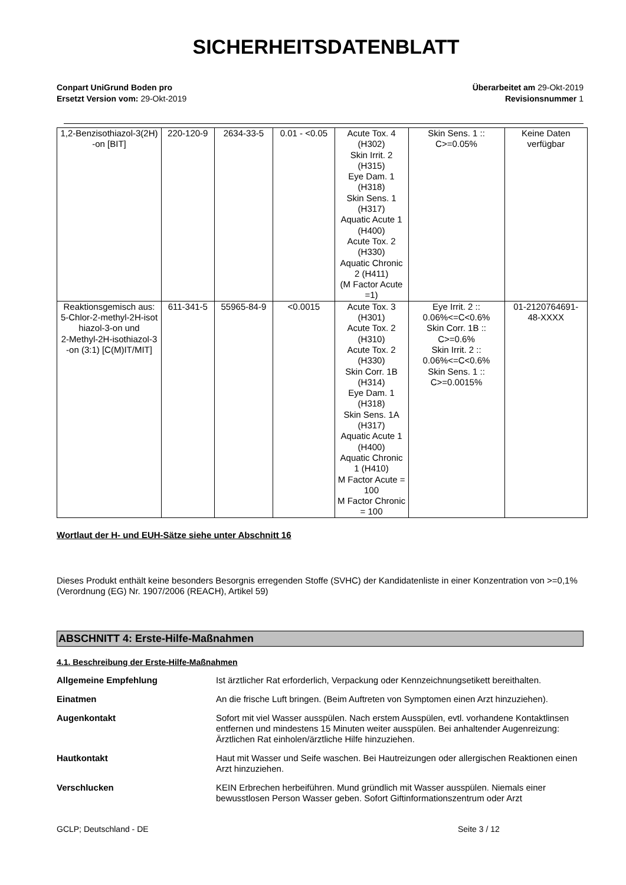SICHERHEITSDATENBLATT
Conpart UniGrund Boden pro
Ersetzt Version vom: 29-Okt-2019
Überarbeitet am 29-Okt-2019
Revisionsnummer 1
| 1,2-Benzisothiazol-3(2H) -on [BIT] | 220-120-9 | 2634-33-5 | 0.01 - <0.05 | Acute Tox. 4 (H302) Skin Irrit. 2 (H315) Eye Dam. 1 (H318) Skin Sens. 1 (H317) Aquatic Acute 1 (H400) Acute Tox. 2 (H330) Aquatic Chronic 2 (H411) (M Factor Acute =1) | Skin Sens. 1 :: C>=0.05% | Keine Daten verfügbar |
| Reaktionsgemisch aus: 5-Chlor-2-methyl-2H-isot hiazol-3-on und 2-Methyl-2H-isothiazol-3 -on (3:1) [C(M)IT/MIT] | 611-341-5 | 55965-84-9 | <0.0015 | Acute Tox. 3 (H301) Acute Tox. 2 (H310) Acute Tox. 2 (H330) Skin Corr. 1B (H314) Eye Dam. 1 (H318) Skin Sens. 1A (H317) Aquatic Acute 1 (H400) Aquatic Chronic 1 (H410) M Factor Acute = 100 M Factor Chronic = 100 | Eye Irrit. 2 :: 0.06%<=C<0.6% Skin Corr. 1B :: C>=0.6% Skin Irrit. 2 :: 0.06%<=C<0.6% Skin Sens. 1 :: C>=0.0015% | 01-2120764691- 48-XXXX |
Wortlaut der H- und EUH-Sätze siehe unter Abschnitt 16
Dieses Produkt enthält keine besonders Besorgnis erregenden Stoffe (SVHC) der Kandidatenliste in einer Konzentration von >=0,1% (Verordnung (EG) Nr. 1907/2006 (REACH), Artikel 59)
ABSCHNITT 4: Erste-Hilfe-Maßnahmen
4.1. Beschreibung der Erste-Hilfe-Maßnahmen
Allgemeine Empfehlung Ist ärztlicher Rat erforderlich, Verpackung oder Kennzeichnungsetikett bereithalten.
Einatmen An die frische Luft bringen. (Beim Auftreten von Symptomen einen Arzt hinzuziehen).
Augenkontakt Sofort mit viel Wasser ausspülen. Nach erstem Ausspülen, evtl. vorhandene Kontaktlinsen entfernen und mindestens 15 Minuten weiter ausspülen. Bei anhaltender Augenreizung: Ärztlichen Rat einholen/ärztliche Hilfe hinzuziehen.
Hautkontakt Haut mit Wasser und Seife waschen. Bei Hautreizungen oder allergischen Reaktionen einen Arzt hinzuziehen.
Verschlucken KEIN Erbrechen herbeiführen. Mund gründlich mit Wasser ausspülen. Niemals einer bewusstlosen Person Wasser geben. Sofort Giftinformationszentrum oder Arzt
GCLP; Deutschland - DE Seite 3 / 12